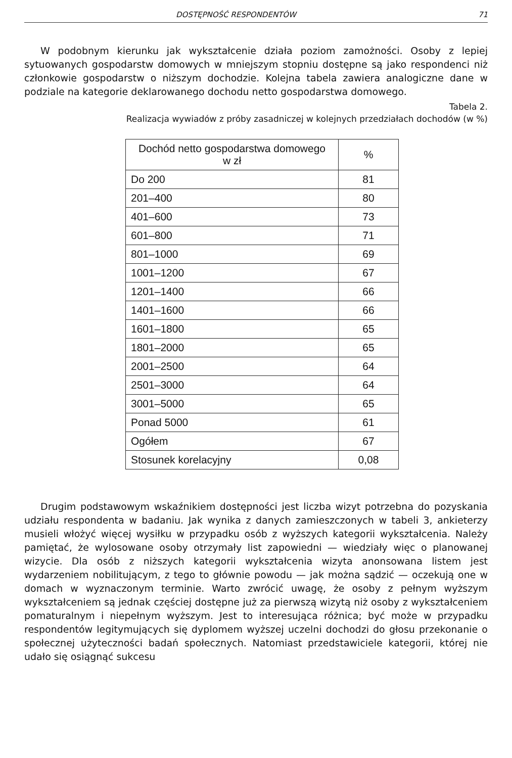DOSTĘPNOŚĆ RESPONDENTÓW 71
W podobnym kierunku jak wykształcenie działa poziom zamożności. Osoby z lepiej sytuowanych gospodarstw domowych w mniejszym stopniu dostępne są jako respondenci niż członkowie gospodarstw o niższym dochodzie. Kolejna tabela zawiera analogiczne dane w podziale na kategorie deklarowanego dochodu netto gospodarstwa domowego.
Tabela 2.
Realizacja wywiadów z próby zasadniczej w kolejnych przedziałach dochodów (w %)
| Dochód netto gospodarstwa domowego w zł | % |
| --- | --- |
| Do 200 | 81 |
| 201–400 | 80 |
| 401–600 | 73 |
| 601–800 | 71 |
| 801–1000 | 69 |
| 1001–1200 | 67 |
| 1201–1400 | 66 |
| 1401–1600 | 66 |
| 1601–1800 | 65 |
| 1801–2000 | 65 |
| 2001–2500 | 64 |
| 2501–3000 | 64 |
| 3001–5000 | 65 |
| Ponad 5000 | 61 |
| Ogółem | 67 |
| Stosunek korelacyjny | 0,08 |
Drugim podstawowym wskaźnikiem dostępności jest liczba wizyt potrzebna do pozyskania udziału respondenta w badaniu. Jak wynika z danych zamieszczonych w tabeli 3, ankieterzy musieli włożyć więcej wysiłku w przypadku osób z wyższych kategorii wykształcenia. Należy pamiętać, że wylosowane osoby otrzymały list zapowiedni — wiedziały więc o planowanej wizycie. Dla osób z niższych kategorii wykształcenia wizyta anonsowana listem jest wydarzeniem nobilitującym, z tego to głównie powodu — jak można sądzić — oczekują one w domach w wyznaczonym terminie. Warto zwrócić uwagę, że osoby z pełnym wyższym wykształceniem są jednak częściej dostępne już za pierwszą wizytą niż osoby z wykształceniem pomaturalnym i niepełnym wyższym. Jest to interesująca różnica; być może w przypadku respondentów legitymujących się dyplomem wyższej uczelni dochodzi do głosu przekonanie o społecznej użyteczności badań społecznych. Natomiast przedstawiciele kategorii, której nie udało się osiągnąć sukcesu